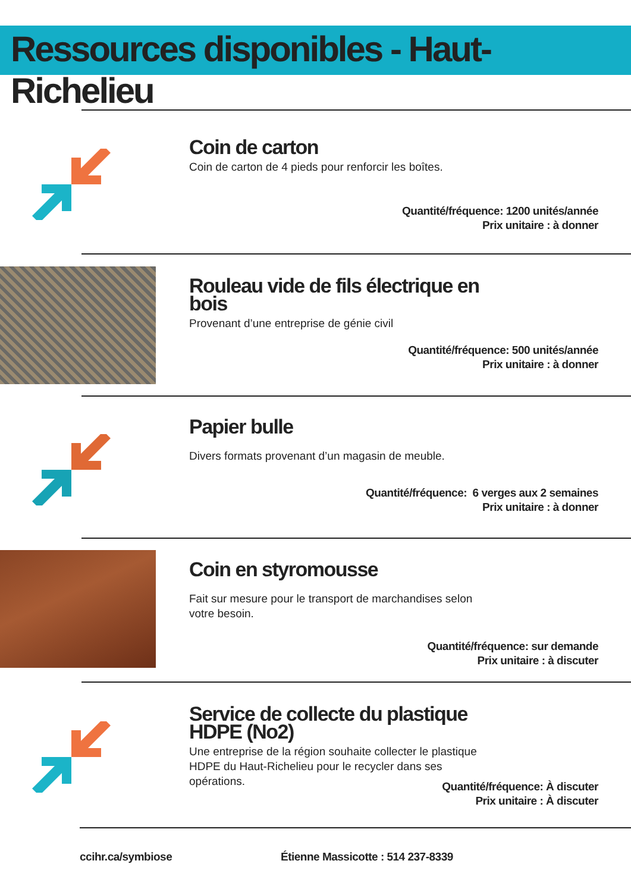Ressources disponibles - Haut-Richelieu
Coin de carton
Coin de carton de 4 pieds pour renforcir les boîtes.
Quantité/fréquence: 1200 unités/année
Prix unitaire : à donner
Rouleau vide de fils électrique en bois
Provenant d’une entreprise de génie civil
Quantité/fréquence: 500 unités/année
Prix unitaire : à donner
Papier bulle
Divers formats provenant d’un magasin de meuble.
Quantité/fréquence: 6 verges aux 2 semaines
Prix unitaire : à donner
Coin en styromousse
Fait sur mesure pour le transport de marchandises selon votre besoin.
Quantité/fréquence: sur demande
Prix unitaire : à discuter
Service de collecte du plastique HDPE (No2)
Une entreprise de la région souhaite collecter le plastique HDPE du Haut-Richelieu pour le recycler dans ses opérations.
Quantité/fréquence: À discuter
Prix unitaire : À discuter
ccihr.ca/symbiose
Étienne Massicotte : 514 237-8339